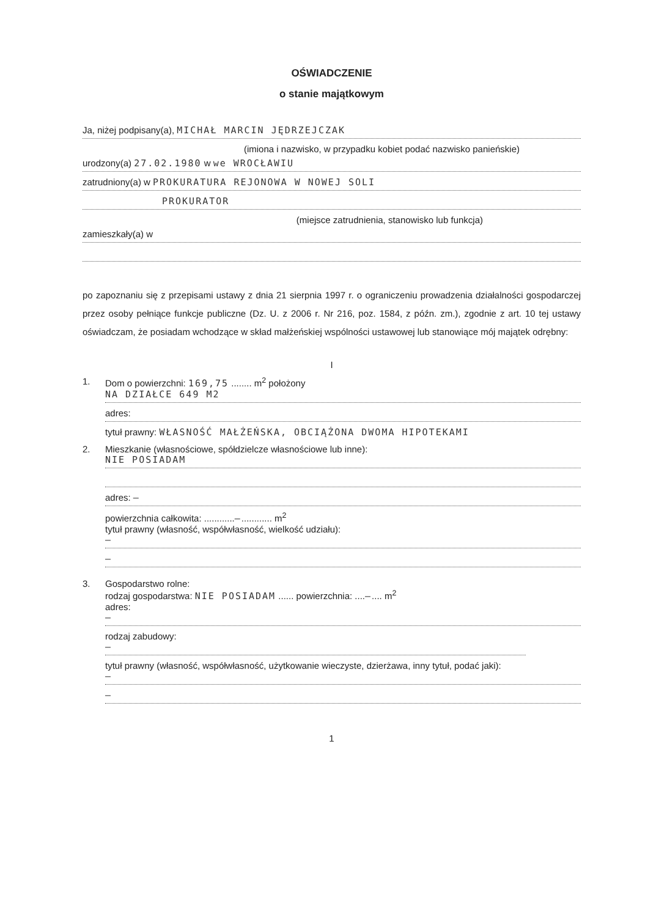OŚWIADCZENIE
o stanie majątkowym
Ja, niżej podpisany(a), MICHAŁ MARCIN JĘDRZEJCZAK
(imiona i nazwisko, w przypadku kobiet podać nazwisko panieńskie)
urodzony(a) 27.02.1980 w we WROCŁAWIU
zatrudniony(a) w PROKURATURA REJONOWA W NOWEJ SOLI
PROKURATOR
(miejsce zatrudnienia, stanowisko lub funkcja)
zamieszkały(a) w
po zapoznaniu się z przepisami ustawy z dnia 21 sierpnia 1997 r. o ograniczeniu prowadzenia działalności gospodarczej przez osoby pełniące funkcje publiczne (Dz. U. z 2006 r. Nr 216, poz. 1584, z późn. zm.), zgodnie z art. 10 tej ustawy oświadczam, że posiadam wchodzące w skład małżeńskiej wspólności ustawowej lub stanowiące mój majątek odrębny:
I
1. Dom o powierzchni: 169,75 ........ m<sup>2</sup> położony
NA DZIAŁCE 649 M2
adres:
tytuł prawny: WŁASNOŚĆ MAŁŻEŃSKA, OBCIĄŻONA DWOMA HIPOTEKAMI
2. Mieszkanie (własnościowe, spółdzielcze własnościowe lub inne):
NIE POSIADAM
adres: —
powierzchnia całkowita: ............—............ m<sup>2</sup>
tytuł prawny (własność, współwłasność, wielkość udziału):
—
—
3. Gospodarstwo rolne:
rodzaj gospodarstwa: NIE POSIADAM ...... powierzchnia: ....—.... m<sup>2</sup>
adres:
—
rodzaj zabudowy:
—
tytuł prawny (własność, współwłasność, użytkowanie wieczyste, dzierżawa, inny tytuł, podać jaki):
—
—
1